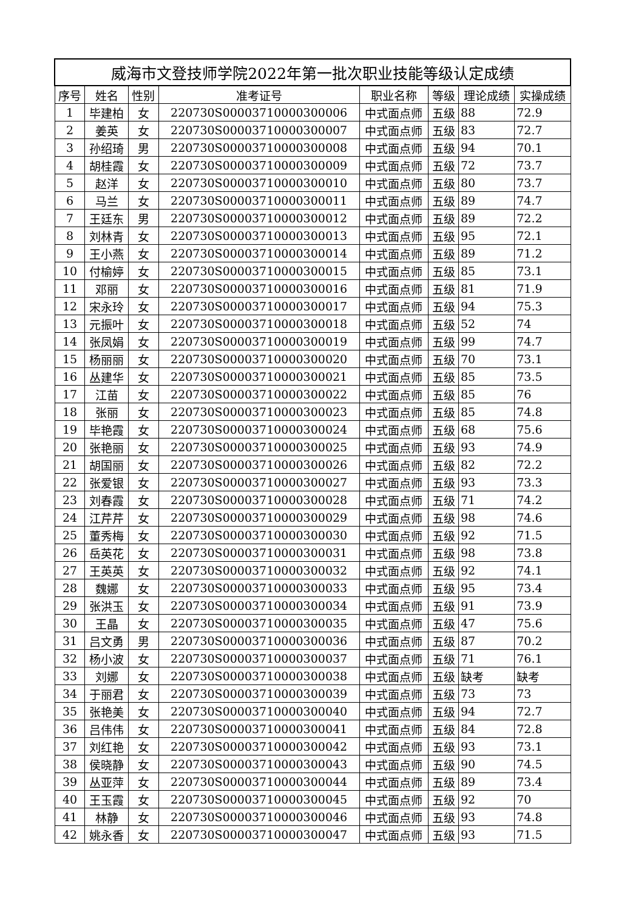| 威海市文登技师学院2022年第一批次职业技能等级认定成绩 | | | | | | | |
| --- | --- | --- | --- | --- | --- | --- | --- |
| 序号 | 姓名 | 性别 | 准考证号 | 职业名称 | 等级 | 理论成绩 | 实操成绩 |
| 1 | 毕建柏 | 女 | 220730S00003710000300006 | 中式面点师 | 五级 | 88 | 72.9 |
| 2 | 姜英 | 女 | 220730S00003710000300007 | 中式面点师 | 五级 | 83 | 72.7 |
| 3 | 孙绍琦 | 男 | 220730S00003710000300008 | 中式面点师 | 五级 | 94 | 70.1 |
| 4 | 胡桂霞 | 女 | 220730S00003710000300009 | 中式面点师 | 五级 | 72 | 73.7 |
| 5 | 赵洋 | 女 | 220730S00003710000300010 | 中式面点师 | 五级 | 80 | 73.7 |
| 6 | 马兰 | 女 | 220730S00003710000300011 | 中式面点师 | 五级 | 89 | 74.7 |
| 7 | 王廷东 | 男 | 220730S00003710000300012 | 中式面点师 | 五级 | 89 | 72.2 |
| 8 | 刘林青 | 女 | 220730S00003710000300013 | 中式面点师 | 五级 | 95 | 72.1 |
| 9 | 王小燕 | 女 | 220730S00003710000300014 | 中式面点师 | 五级 | 89 | 71.2 |
| 10 | 付榆婷 | 女 | 220730S00003710000300015 | 中式面点师 | 五级 | 85 | 73.1 |
| 11 | 邓丽 | 女 | 220730S00003710000300016 | 中式面点师 | 五级 | 81 | 71.9 |
| 12 | 宋永玲 | 女 | 220730S00003710000300017 | 中式面点师 | 五级 | 94 | 75.3 |
| 13 | 元振叶 | 女 | 220730S00003710000300018 | 中式面点师 | 五级 | 52 | 74 |
| 14 | 张凤娟 | 女 | 220730S00003710000300019 | 中式面点师 | 五级 | 99 | 74.7 |
| 15 | 杨丽丽 | 女 | 220730S00003710000300020 | 中式面点师 | 五级 | 70 | 73.1 |
| 16 | 丛建华 | 女 | 220730S00003710000300021 | 中式面点师 | 五级 | 85 | 73.5 |
| 17 | 江苗 | 女 | 220730S00003710000300022 | 中式面点师 | 五级 | 85 | 76 |
| 18 | 张丽 | 女 | 220730S00003710000300023 | 中式面点师 | 五级 | 85 | 74.8 |
| 19 | 毕艳霞 | 女 | 220730S00003710000300024 | 中式面点师 | 五级 | 68 | 75.6 |
| 20 | 张艳丽 | 女 | 220730S00003710000300025 | 中式面点师 | 五级 | 93 | 74.9 |
| 21 | 胡国丽 | 女 | 220730S00003710000300026 | 中式面点师 | 五级 | 82 | 72.2 |
| 22 | 张爱银 | 女 | 220730S00003710000300027 | 中式面点师 | 五级 | 93 | 73.3 |
| 23 | 刘春霞 | 女 | 220730S00003710000300028 | 中式面点师 | 五级 | 71 | 74.2 |
| 24 | 江芹芹 | 女 | 220730S00003710000300029 | 中式面点师 | 五级 | 98 | 74.6 |
| 25 | 董秀梅 | 女 | 220730S00003710000300030 | 中式面点师 | 五级 | 92 | 71.5 |
| 26 | 岳英花 | 女 | 220730S00003710000300031 | 中式面点师 | 五级 | 98 | 73.8 |
| 27 | 王英英 | 女 | 220730S00003710000300032 | 中式面点师 | 五级 | 92 | 74.1 |
| 28 | 魏娜 | 女 | 220730S00003710000300033 | 中式面点师 | 五级 | 95 | 73.4 |
| 29 | 张洪玉 | 女 | 220730S00003710000300034 | 中式面点师 | 五级 | 91 | 73.9 |
| 30 | 王晶 | 女 | 220730S00003710000300035 | 中式面点师 | 五级 | 47 | 75.6 |
| 31 | 吕文勇 | 男 | 220730S00003710000300036 | 中式面点师 | 五级 | 87 | 70.2 |
| 32 | 杨小波 | 女 | 220730S00003710000300037 | 中式面点师 | 五级 | 71 | 76.1 |
| 33 | 刘娜 | 女 | 220730S00003710000300038 | 中式面点师 | 五级 | 缺考 | 缺考 |
| 34 | 于丽君 | 女 | 220730S00003710000300039 | 中式面点师 | 五级 | 73 | 73 |
| 35 | 张艳美 | 女 | 220730S00003710000300040 | 中式面点师 | 五级 | 94 | 72.7 |
| 36 | 吕伟伟 | 女 | 220730S00003710000300041 | 中式面点师 | 五级 | 84 | 72.8 |
| 37 | 刘红艳 | 女 | 220730S00003710000300042 | 中式面点师 | 五级 | 93 | 73.1 |
| 38 | 侯晓静 | 女 | 220730S00003710000300043 | 中式面点师 | 五级 | 90 | 74.5 |
| 39 | 丛亚萍 | 女 | 220730S00003710000300044 | 中式面点师 | 五级 | 89 | 73.4 |
| 40 | 王玉霞 | 女 | 220730S00003710000300045 | 中式面点师 | 五级 | 92 | 70 |
| 41 | 林静 | 女 | 220730S00003710000300046 | 中式面点师 | 五级 | 93 | 74.8 |
| 42 | 姚永香 | 女 | 220730S00003710000300047 | 中式面点师 | 五级 | 93 | 71.5 |